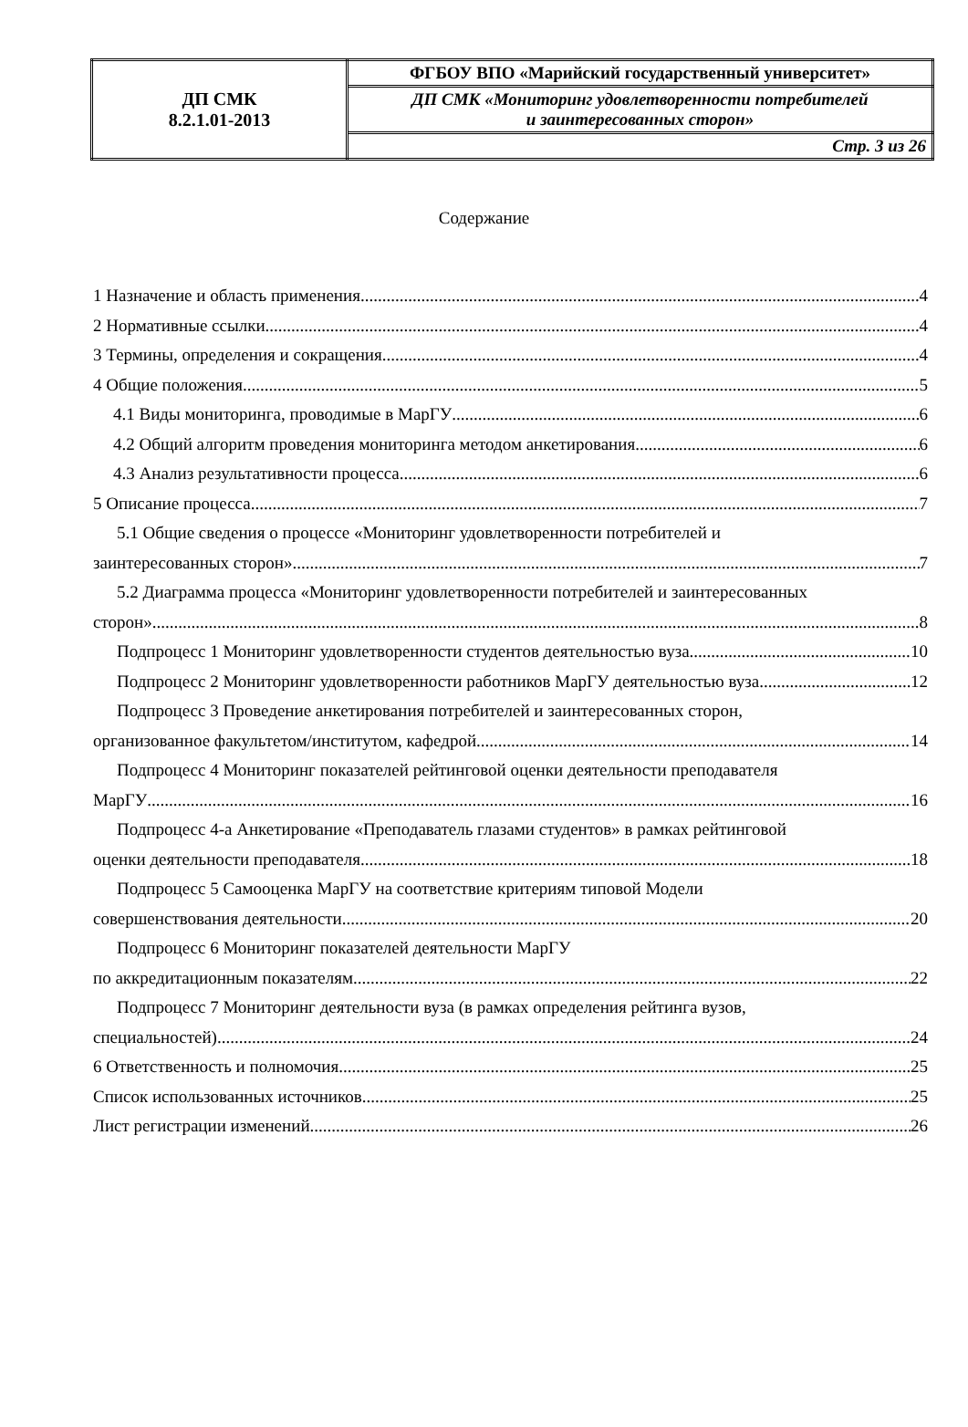| ДП СМК 8.2.1.01-2013 | ФГБОУ ВПО «Марийский государственный университет» |
| | ДП СМК «Мониторинг удовлетворенности потребителей и заинтересованных сторон» |
| | Стр. 3 из 26 |
Содержание
1 Назначение и область применения 4
2 Нормативные ссылки 4
3 Термины, определения и сокращения 4
4 Общие положения 5
4.1 Виды мониторинга, проводимые в МарГУ 6
4.2 Общий алгоритм проведения мониторинга методом анкетирования 6
4.3 Анализ результативности процесса 6
5 Описание процесса 7
5.1 Общие сведения о процессе «Мониторинг удовлетворенности потребителей и
заинтересованных сторон» 7
5.2 Диаграмма процесса «Мониторинг удовлетворенности потребителей и заинтересованных
сторон» 8
Подпроцесс 1 Мониторинг удовлетворенности студентов деятельностью вуза 10
Подпроцесс 2 Мониторинг удовлетворенности работников МарГУ деятельностью вуза 12
Подпроцесс 3 Проведение анкетирования потребителей и заинтересованных сторон,
организованное факультетом/институтом, кафедрой 14
Подпроцесс 4 Мониторинг показателей рейтинговой оценки деятельности преподавателя
МарГУ 16
Подпроцесс 4-а Анкетирование «Преподаватель глазами студентов» в рамках рейтинговой
оценки деятельности преподавателя 18
Подпроцесс 5 Самооценка МарГУ на соответствие критериям типовой Модели
совершенствования деятельности 20
Подпроцесс 6 Мониторинг показателей деятельности МарГУ
по аккредитационным показателям 22
Подпроцесс 7 Мониторинг деятельности вуза (в рамках определения рейтинга вузов,
специальностей) 24
6 Ответственность и полномочия 25
Список использованных источников 25
Лист регистрации изменений 26